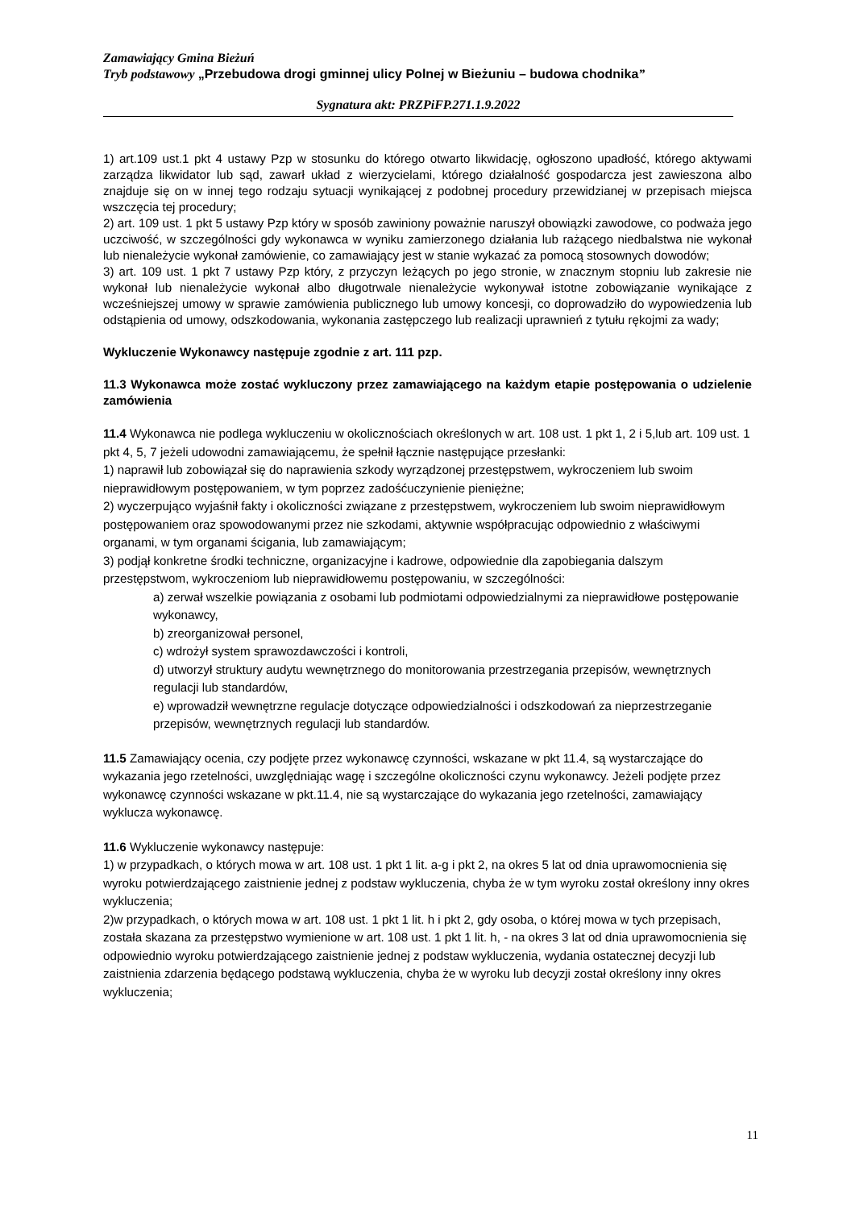Zamawiający Gmina Bieżuń
Tryb podstawowy „Przebudowa drogi gminnej ulicy Polnej w Bieżuniu – budowa chodnika”
Sygnatura akt: PRZPiFP.271.1.9.2022
1) art.109 ust.1 pkt 4 ustawy Pzp w stosunku do którego otwarto likwidację, ogłoszono upadłość, którego aktywami zarządza likwidator lub sąd, zawarł układ z wierzycielami, którego działalność gospodarcza jest zawieszona albo znajduje się on w innej tego rodzaju sytuacji wynikającej z podobnej procedury przewidzianej w przepisach miejsca wszczęcia tej procedury;
2) art. 109 ust. 1 pkt 5 ustawy Pzp który w sposób zawiniony poważnie naruszył obowiązki zawodowe, co podważa jego uczciwość, w szczególności gdy wykonawca w wyniku zamierzonego działania lub rażącego niedbalstwa nie wykonał lub nienależycie wykonał zamówienie, co zamawiający jest w stanie wykazać za pomocą stosownych dowodów;
3) art. 109 ust. 1 pkt 7 ustawy Pzp który, z przyczyn leżących po jego stronie, w znacznym stopniu lub zakresie nie wykonał lub nienależycie wykonał albo długotrwale nienależycie wykonywał istotne zobowiązanie wynikające z wcześniejszej umowy w sprawie zamówienia publicznego lub umowy koncesji, co doprowadziło do wypowiedzenia lub odstąpienia od umowy, odszkodowania, wykonania zastępczego lub realizacji uprawnień z tytułu rękojmi za wady;
Wykluczenie Wykonawcy następuje zgodnie z art. 111 pzp.
11.3 Wykonawca może zostać wykluczony przez zamawiającego na każdym etapie postępowania o udzielenie zamówienia
11.4 Wykonawca nie podlega wykluczeniu w okolicznościach określonych w art. 108 ust. 1 pkt 1, 2 i 5,lub art. 109 ust. 1 pkt 4, 5, 7 jeżeli udowodni zamawiającemu, że spełnił łącznie następujące przesłanki:
1) naprawił lub zobowiązał się do naprawienia szkody wyrządzonej przestępstwem, wykroczeniem lub swoim nieprawidłowym postępowaniem, w tym poprzez zadośćuczynienie pieniężne;
2) wyczerpująco wyjaśnił fakty i okoliczności związane z przestępstwem, wykroczeniem lub swoim nieprawidłowym postępowaniem oraz spowodowanymi przez nie szkodami, aktywnie współpracując odpowiednio z właściwymi organami, w tym organami ścigania, lub zamawiającym;
3) podjął konkretne środki techniczne, organizacyjne i kadrowe, odpowiednie dla zapobiegania dalszym przestępstwom, wykroczeniom lub nieprawidłowemu postępowaniu, w szczególności:
a) zerwał wszelkie powiązania z osobami lub podmiotami odpowiedzialnymi za nieprawidłowe postępowanie wykonawcy,
b) zreorganizował personel,
c) wdrożył system sprawozdawczości i kontroli,
d) utworzył struktury audytu wewnętrznego do monitorowania przestrzegania przepisów, wewnętrznych regulacji lub standardów,
e) wprowadził wewnętrzne regulacje dotyczące odpowiedzialności i odszkodowań za nieprzestrzeganie przepisów, wewnętrznych regulacji lub standardów.
11.5 Zamawiający ocenia, czy podjęte przez wykonawcę czynności, wskazane w pkt 11.4, są wystarczające do wykazania jego rzetelności, uwzględniając wagę i szczególne okoliczności czynu wykonawcy. Jeżeli podjęte przez wykonawcę czynności wskazane w pkt.11.4, nie są wystarczające do wykazania jego rzetelności, zamawiający wyklucza wykonawcę.
11.6 Wykluczenie wykonawcy następuje:
1) w przypadkach, o których mowa w art. 108 ust. 1 pkt 1 lit. a-g i pkt 2, na okres 5 lat od dnia uprawomocnienia się wyroku potwierdzającego zaistnienie jednej z podstaw wykluczenia, chyba że w tym wyroku został określony inny okres wykluczenia;
2)w przypadkach, o których mowa w art. 108 ust. 1 pkt 1 lit. h i pkt 2, gdy osoba, o której mowa w tych przepisach, została skazana za przestępstwo wymienione w art. 108 ust. 1 pkt 1 lit. h, - na okres 3 lat od dnia uprawomocnienia się odpowiednio wyroku potwierdzającego zaistnienie jednej z podstaw wykluczenia, wydania ostatecznej decyzji lub zaistnienia zdarzenia będącego podstawą wykluczenia, chyba że w wyroku lub decyzji został określony inny okres wykluczenia;
11